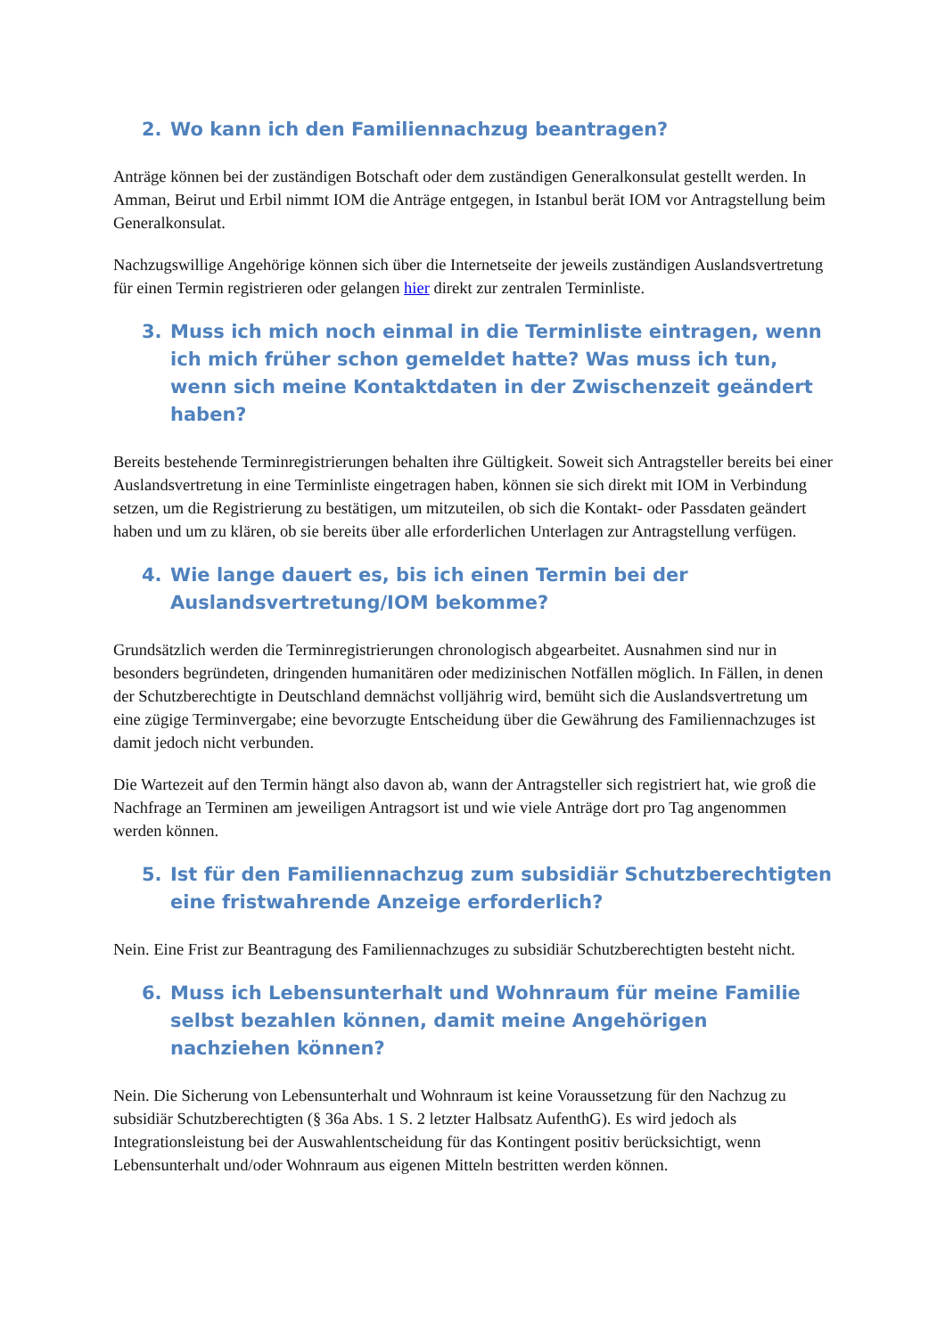2. Wo kann ich den Familiennachzug beantragen?
Anträge können bei der zuständigen Botschaft oder dem zuständigen Generalkonsulat gestellt werden. In Amman, Beirut und Erbil nimmt IOM die Anträge entgegen, in Istanbul berät IOM vor Antragstellung beim Generalkonsulat.
Nachzugswillige Angehörige können sich über die Internetseite der jeweils zuständigen Auslandsvertretung für einen Termin registrieren oder gelangen hier direkt zur zentralen Terminliste.
3. Muss ich mich noch einmal in die Terminliste eintragen, wenn ich mich früher schon gemeldet hatte? Was muss ich tun, wenn sich meine Kontaktdaten in der Zwischenzeit geändert haben?
Bereits bestehende Terminregistrierungen behalten ihre Gültigkeit. Soweit sich Antragsteller bereits bei einer Auslandsvertretung in eine Terminliste eingetragen haben, können sie sich direkt mit IOM in Verbindung setzen, um die Registrierung zu bestätigen, um mitzuteilen, ob sich die Kontakt- oder Passdaten geändert haben und um zu klären, ob sie bereits über alle erforderlichen Unterlagen zur Antragstellung verfügen.
4. Wie lange dauert es, bis ich einen Termin bei der Auslandsvertretung/IOM bekomme?
Grundsätzlich werden die Terminregistrierungen chronologisch abgearbeitet. Ausnahmen sind nur in besonders begründeten, dringenden humanitären oder medizinischen Notfällen möglich. In Fällen, in denen der Schutzberechtigte in Deutschland demnächst volljährig wird, bemüht sich die Auslandsvertretung um eine zügige Terminvergabe; eine bevorzugte Entscheidung über die Gewährung des Familiennachzuges ist damit jedoch nicht verbunden.
Die Wartezeit auf den Termin hängt also davon ab, wann der Antragsteller sich registriert hat, wie groß die Nachfrage an Terminen am jeweiligen Antragsort ist und wie viele Anträge dort pro Tag angenommen werden können.
5. Ist für den Familiennachzug zum subsidiär Schutzberechtigten eine fristwahrende Anzeige erforderlich?
Nein. Eine Frist zur Beantragung des Familiennachzuges zu subsidiär Schutzberechtigten besteht nicht.
6. Muss ich Lebensunterhalt und Wohnraum für meine Familie selbst bezahlen können, damit meine Angehörigen nachziehen können?
Nein. Die Sicherung von Lebensunterhalt und Wohnraum ist keine Voraussetzung für den Nachzug zu subsidiär Schutzberechtigten (§ 36a Abs. 1 S. 2 letzter Halbsatz AufenthG). Es wird jedoch als Integrationsleistung bei der Auswahlentscheidung für das Kontingent positiv berücksichtigt, wenn Lebensunterhalt und/oder Wohnraum aus eigenen Mitteln bestritten werden können.